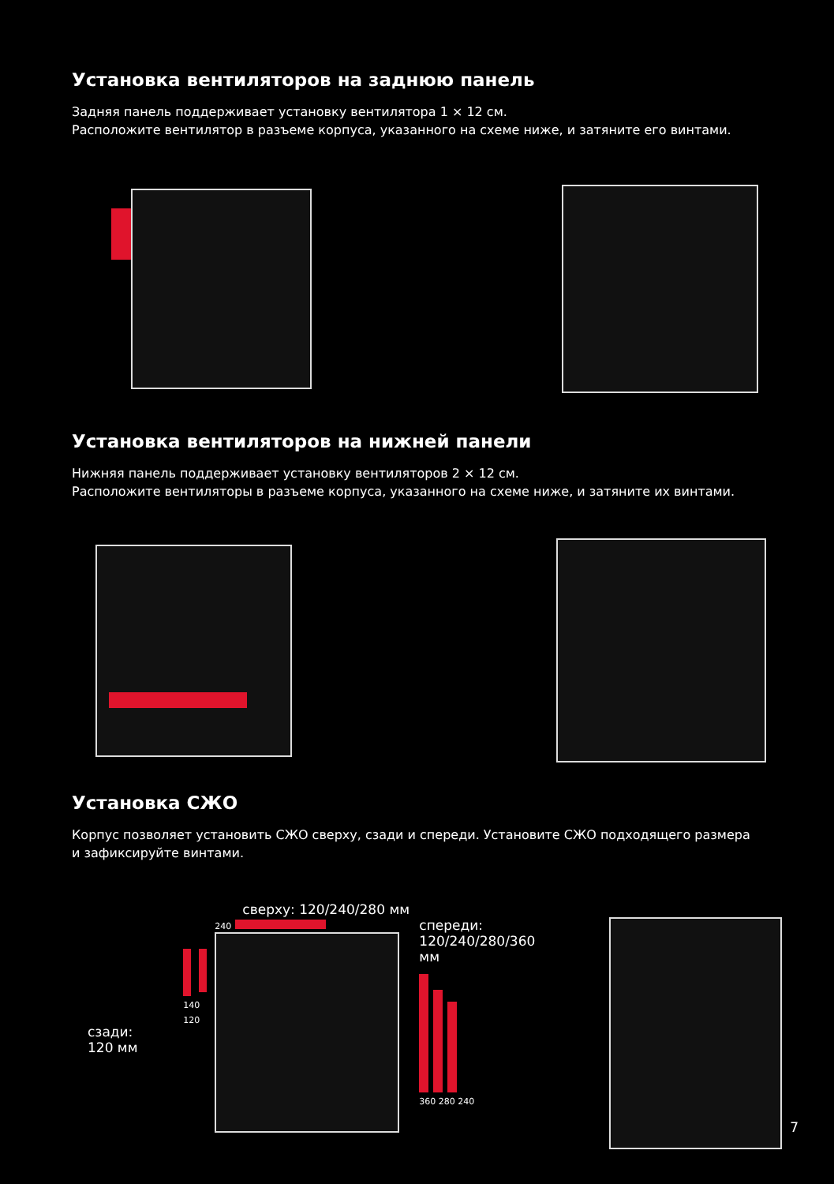Установка вентиляторов на заднюю панель
Задняя панель поддерживает установку вентилятора 1 × 12 см.
Расположите вентилятор в разъеме корпуса, указанного на схеме ниже, и затяните его винтами.
Установка вентиляторов на нижней панели
Нижняя панель поддерживает установку вентиляторов 2 × 12 см.
Расположите вентиляторы в разъеме корпуса, указанного на схеме ниже, и затяните их винтами.
Установка СЖО
Корпус позволяет установить СЖО сверху, сзади и спереди. Установите СЖО подходящего размера
и зафиксируйте винтами.
сзади:
120 мм
сверху: 120/240/280 мм
140 120
240
спереди:
120/240/280/360 мм
360 280 240
7